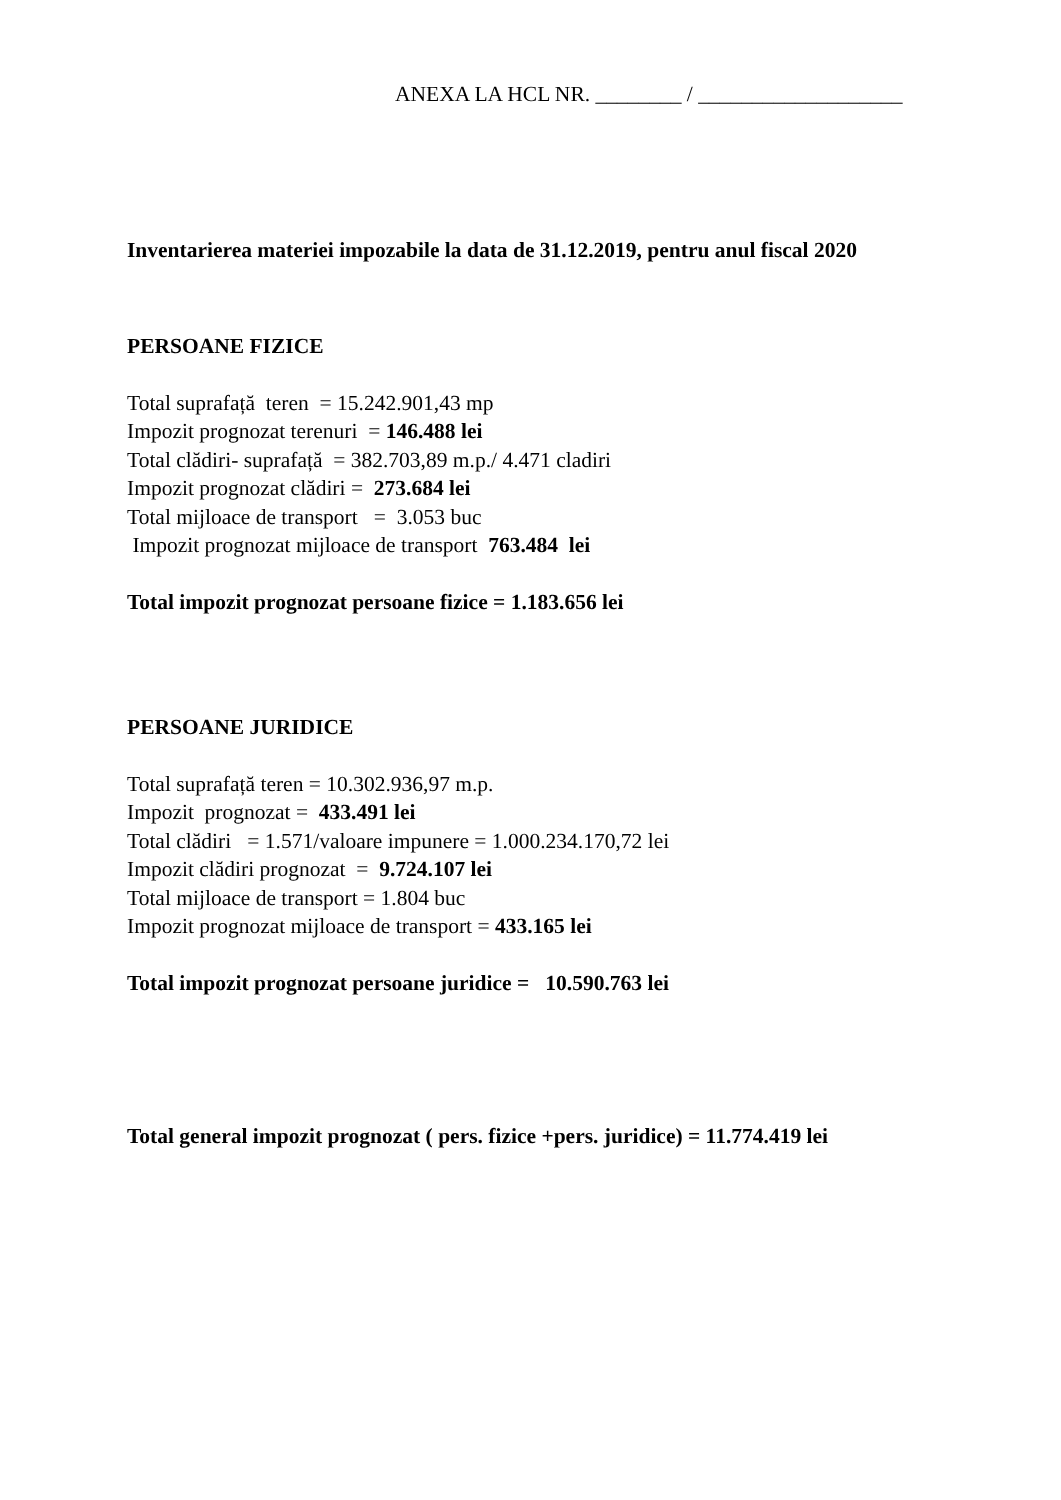ANEXA LA HCL NR. ________ / ___________________
Inventarierea materiei impozabile la data de 31.12.2019, pentru anul fiscal 2020
PERSOANE FIZICE
Total suprafață teren = 15.242.901,43 mp
Impozit prognozat terenuri = 146.488 lei
Total clădiri- suprafață = 382.703,89 m.p./ 4.471 cladiri
Impozit prognozat clădiri = 273.684 lei
Total mijloace de transport = 3.053 buc
Impozit prognozat mijloace de transport 763.484 lei
Total impozit prognozat persoane fizice = 1.183.656 lei
PERSOANE JURIDICE
Total suprafață teren = 10.302.936,97 m.p.
Impozit prognozat = 433.491 lei
Total clădiri = 1.571/valoare impunere = 1.000.234.170,72 lei
Impozit clădiri prognozat = 9.724.107 lei
Total mijloace de transport = 1.804 buc
Impozit prognozat mijloace de transport = 433.165 lei
Total impozit prognozat persoane juridice = 10.590.763 lei
Total general impozit prognozat ( pers. fizice +pers. juridice) = 11.774.419 lei